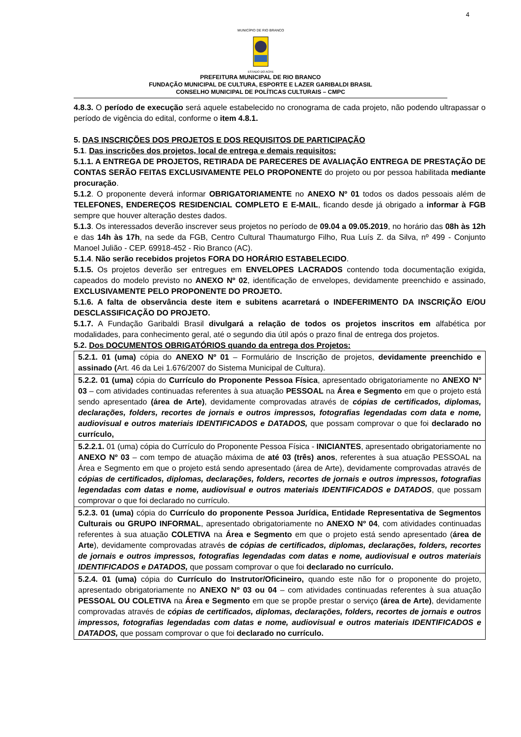4
MUNICÍPIO DE RIO BRANCO
ESTADO DO ACRE
PREFEITURA MUNICIPAL DE RIO BRANCO
FUNDAÇÃO MUNICIPAL DE CULTURA, ESPORTE E LAZER GARIBALDI BRASIL
CONSELHO MUNICIPAL DE POLÍTICAS CULTURAIS – CMPC
4.8.3. O período de execução será aquele estabelecido no cronograma de cada projeto, não podendo ultrapassar o período de vigência do edital, conforme o item 4.8.1.
5. DAS INSCRIÇÕES DOS PROJETOS E DOS REQUISITOS DE PARTICIPAÇÃO
5.1. Das inscrições dos projetos, local de entrega e demais requisitos:
5.1.1. A ENTREGA DE PROJETOS, RETIRADA DE PARECERES DE AVALIAÇÃO ENTREGA DE PRESTAÇÃO DE CONTAS SERÃO FEITAS EXCLUSIVAMENTE PELO PROPONENTE do projeto ou por pessoa habilitada mediante procuração.
5.1.2. O proponente deverá informar OBRIGATORIAMENTE no ANEXO Nº 01 todos os dados pessoais além de TELEFONES, ENDEREÇOS RESIDENCIAL COMPLETO E E-MAIL, ficando desde já obrigado a informar à FGB sempre que houver alteração destes dados.
5.1.3. Os interessados deverão inscrever seus projetos no período de 09.04 a 09.05.2019, no horário das 08h às 12h e das 14h às 17h, na sede da FGB, Centro Cultural Thaumaturgo Filho, Rua Luís Z. da Silva, nº 499 - Conjunto Manoel Julião - CEP. 69918-452 - Rio Branco (AC).
5.1.4. Não serão recebidos projetos FORA DO HORÁRIO ESTABELECIDO.
5.1.5. Os projetos deverão ser entregues em ENVELOPES LACRADOS contendo toda documentação exigida, capeados do modelo previsto no ANEXO Nº 02, identificação de envelopes, devidamente preenchido e assinado, EXCLUSIVAMENTE PELO PROPONENTE DO PROJETO.
5.1.6. A falta de observância deste item e subitens acarretará o INDEFERIMENTO DA INSCRIÇÃO E/OU DESCLASSIFICAÇÃO DO PROJETO.
5.1.7. A Fundação Garibaldi Brasil divulgará a relação de todos os projetos inscritos em alfabética por modalidades, para conhecimento geral, até o segundo dia útil após o prazo final de entrega dos projetos.
5.2. Dos DOCUMENTOS OBRIGATÓRIOS quando da entrega dos Projetos:
| 5.2.1. 01 (uma) cópia do ANEXO Nº 01 – Formulário de Inscrição de projetos, devidamente preenchido e assinado ( Art. 46 da Lei 1.676/2007 do Sistema Municipal de Cultura). |
| 5.2.2. 01 (uma) cópia do Currículo do Proponente Pessoa Física , apresentado obrigatoriamente no ANEXO Nº 03 – com atividades continuadas referentes à sua atuação PESSOAL na Área e Segmento em que o projeto está sendo apresentado (área de Arte) , devidamente comprovadas através de cópias de certificados, diplomas, declarações, folders, recortes de jornais e outros impressos, fotografias legendadas com data e nome, audiovisual e outros materiais IDENTIFICADOS e DATADOS, que possam comprovar o que foi declarado no currículo, |
| 5.2.2.1. 01 (uma) cópia do Currículo do Proponente Pessoa Física - INICIANTES , apresentado obrigatoriamente no ANEXO Nº 03 – com tempo de atuação máxima de até 03 (três) anos , referentes à sua atuação PESSOAL na Área e Segmento em que o projeto está sendo apresentado (área de Arte), devidamente comprovadas através de cópias de certificados, diplomas, declarações, folders, recortes de jornais e outros impressos, fotografias legendadas com datas e nome, audiovisual e outros materiais IDENTIFICADOS e DATADOS , que possam comprovar o que foi declarado no currículo. |
| 5.2.3. 01 (uma) cópia do Currículo do proponente Pessoa Jurídica, Entidade Representativa de Segmentos Culturais ou GRUPO INFORMAL , apresentado obrigatoriamente no ANEXO Nº 04 , com atividades continuadas referentes à sua atuação COLETIVA na Área e Segmento em que o projeto está sendo apresentado ( área de Arte ), devidamente comprovadas através de cópias de certificados, diplomas, declarações, folders, recortes de jornais e outros impressos, fotografias legendadas com datas e nome, audiovisual e outros materiais IDENTIFICADOS e DATADOS, que possam comprovar o que foi declarado no currículo. |
| 5.2.4. 01 (uma) cópia do Currículo do Instrutor/Oficineiro, quando este não for o proponente do projeto, apresentado obrigatoriamente no ANEXO Nº 03 ou 04 – com atividades continuadas referentes à sua atuação PESSOAL OU COLETIVA na Área e Segmento em que se propõe prestar o serviço (área de Arte) , devidamente comprovadas através de cópias de certificados, diplomas, declarações, folders, recortes de jornais e outros impressos, fotografias legendadas com datas e nome, audiovisual e outros materiais IDENTIFICADOS e DATADOS, que possam comprovar o que foi declarado no currículo. |